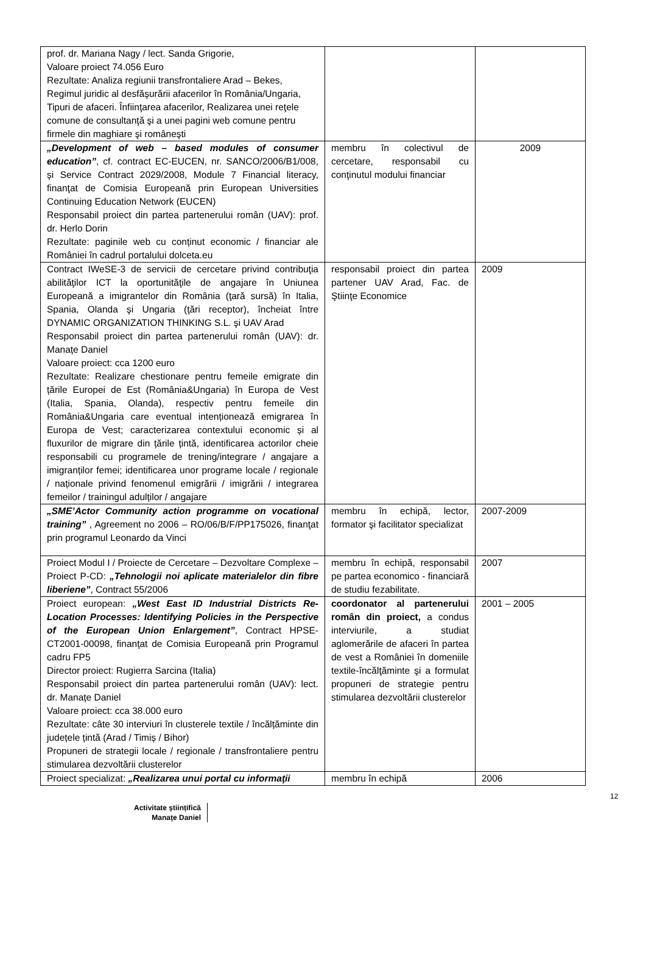| prof. dr. Mariana Nagy / lect. Sanda Grigorie, Valoare proiect 74.056 Euro Rezultate: Analiza regiunii transfrontaliere Arad – Bekes, Regimul juridic al desfăşurării afacerilor în România/Ungaria, Tipuri de afaceri. Înfiinţarea afacerilor, Realizarea unei reţele comune de consultanţă şi a unei pagini web comune pentru firmele din maghiare şi româneşti | | |
| „Development of web – based modules of consumer education” , cf. contract EC-EUCEN, nr. SANCO/2006/B1/008, şi Service Contract 2029/2008, Module 7 Financial literacy, finanţat de Comisia Europeană prin European Universities Continuing Education Network (EUCEN) Responsabil proiect din partea partenerului român (UAV): prof. dr. Herlo Dorin Rezultate: paginile web cu conținut economic / financiar ale României în cadrul portalului dolceta.eu | membru în colectivul de cercetare, responsabil cu conţinutul modului financiar | 2009 |
| Contract IWeSE-3 de servicii de cercetare privind contribuţia abilităţilor ICT la oportunităţile de angajare în Uniunea Europeană a imigrantelor din România (ţară sursă) în Italia, Spania, Olanda şi Ungaria (ţări receptor), încheiat între DYNAMIC ORGANIZATION THINKING S.L. şi UAV Arad Responsabil proiect din partea partenerului român (UAV): dr. Manațe Daniel Valoare proiect: cca 1200 euro Rezultate: Realizare chestionare pentru femeile emigrate din țările Europei de Est (România&Ungaria) în Europa de Vest (Italia, Spania, Olanda), respectiv pentru femeile din România&Ungaria care eventual intenționează emigrarea în Europa de Vest; caracterizarea contextului economic și al fluxurilor de migrare din țările țintă, identificarea actorilor cheie responsabili cu programele de trening/integrare / angajare a imigranților femei; identificarea unor programe locale / regionale / naționale privind fenomenul emigrării / imigrării / integrarea femeilor / trainingul adulților / angajare | responsabil proiect din partea partener UAV Arad, Fac. de Ştiinţe Economice | 2009 |
| „SME’Actor Community action programme on vocational training” , Agreement no 2006 – RO/06/B/F/PP175026, finanţat prin programul Leonardo da Vinci | membru în echipă, lector, formator şi facilitator specializat | 2007-2009 |
| Proiect Modul I / Proiecte de Cercetare – Dezvoltare Complexe – Proiect P-CD: „Tehnologii noi aplicate materialelor din fibre liberiene” , Contract 55/2006 | membru în echipă, responsabil pe partea economico - financiară de studiu fezabilitate. | 2007 |
| Proiect european: „West East ID Industrial Districts Re-Location Processes: Identifying Policies in the Perspective of the European Union Enlargement” , Contract HPSE-CT2001-00098, finanţat de Comisia Europeană prin Programul cadru FP5 Director proiect: Rugierra Sarcina (Italia) Responsabil proiect din partea partenerului român (UAV): lect. dr. Manațe Daniel Valoare proiect: cca 38.000 euro Rezultate: câte 30 interviuri în clusterele textile / încălțăminte din județele țintă (Arad / Timiș / Bihor) Propuneri de strategii locale / regionale / transfrontaliere pentru stimularea dezvoltării clusterelor | coordonator al partenerului român din proiect, a condus interviurile, a studiat aglomerările de afaceri în partea de vest a României în domeniile textile-încălţăminte şi a formulat propuneri de strategie pentru stimularea dezvoltării clusterelor | 2001 – 2005 |
| Proiect specializat: „Realizarea unui portal cu informaţii | membru în echipă | 2006 |
12
Activitate științifică
Manațe Daniel